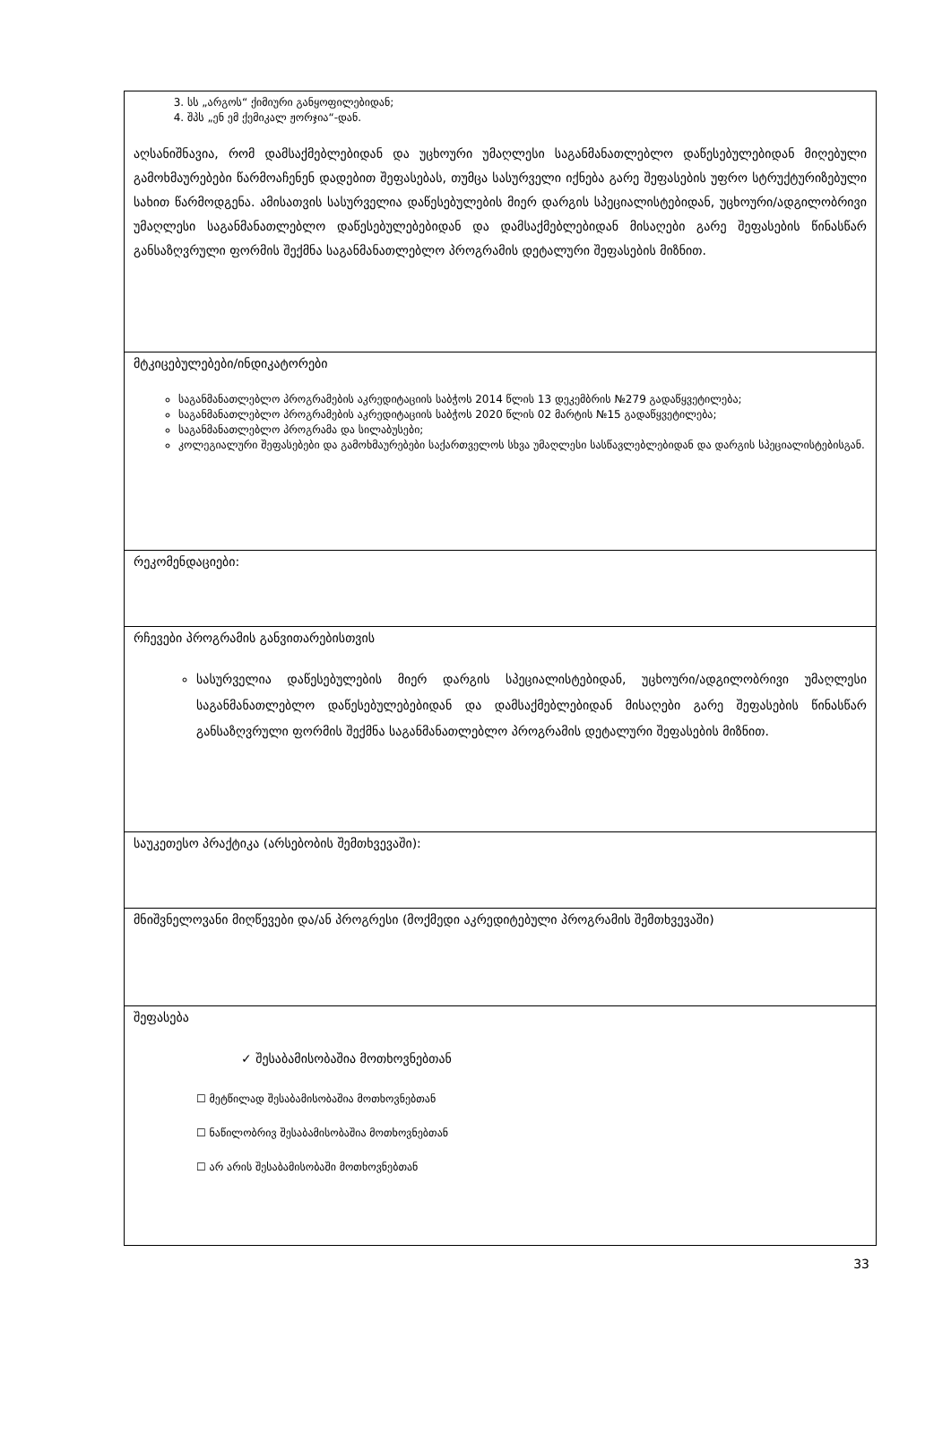| 3. სს „არგოს“ ქიმიური განყოფილებიდან; 4. შპს „ენ ემ ქემიკალ ჟორჯია“-დან. აღსანიშნავია, რომ დამსაქმებლებიდან და უცხოური უმაღლესი საგანმანათლებლო დაწესებულებიდან მიღებული გამოხმაურებები წარმოაჩენენ დადებით შეფასებას, თუმცა სასურველი იქნება გარე შეფასების უფრო სტრუქტურიზებული სახით წარმოდგენა. ამისათვის სასურველია დაწესებულების მიერ დარგის სპეციალისტებიდან, უცხოური/ადგილობრივი უმაღლესი საგანმანათლებლო დაწესებულებებიდან და დამსაქმებლებიდან მისაღები გარე შეფასების წინასწარ განსაზღვრული ფორმის შექმნა საგანმანათლებლო პროგრამის დეტალური შეფასების მიზნით. |
| მტკიცებულებები/ინდიკატორები საგანმანათლებლო პროგრამების აკრედიტაციის საბჭოს 2014 წლის 13 დეკემბრის №279 გადაწყვეტილება; საგანმანათლებლო პროგრამების აკრედიტაციის საბჭოს 2020 წლის 02 მარტის №15 გადაწყვეტილება; საგანმანათლებლო პროგრამა და სილაბუსები; კოლეგიალური შეფასებები და გამოხმაურებები საქართველოს სხვა უმაღლესი სასწავლებლებიდან და დარგის სპეციალისტებისგან. |
| რეკომენდაციები: |
| რჩევები პროგრამის განვითარებისთვის სასურველია დაწესებულების მიერ დარგის სპეციალისტებიდან, უცხოური/ადგილობრივი უმაღლესი საგანმანათლებლო დაწესებულებებიდან და დამსაქმებლებიდან მისაღები გარე შეფასების წინასწარ განსაზღვრული ფორმის შექმნა საგანმანათლებლო პროგრამის დეტალური შეფასების მიზნით. |
| საუკეთესო პრაქტიკა (არსებობის შემთხვევაში): |
| მნიშვნელოვანი მიღწევები და/ან პროგრესი (მოქმედი აკრედიტებული პროგრამის შემთხვევაში) |
| შეფასება ✓ შესაბამისობაშია მოთხოვნებთან ☐ მეტწილად შესაბამისობაშია მოთხოვნებთან ☐ ნაწილობრივ შესაბამისობაშია მოთხოვნებთან ☐ არ არის შესაბამისობაში მოთხოვნებთან |
33